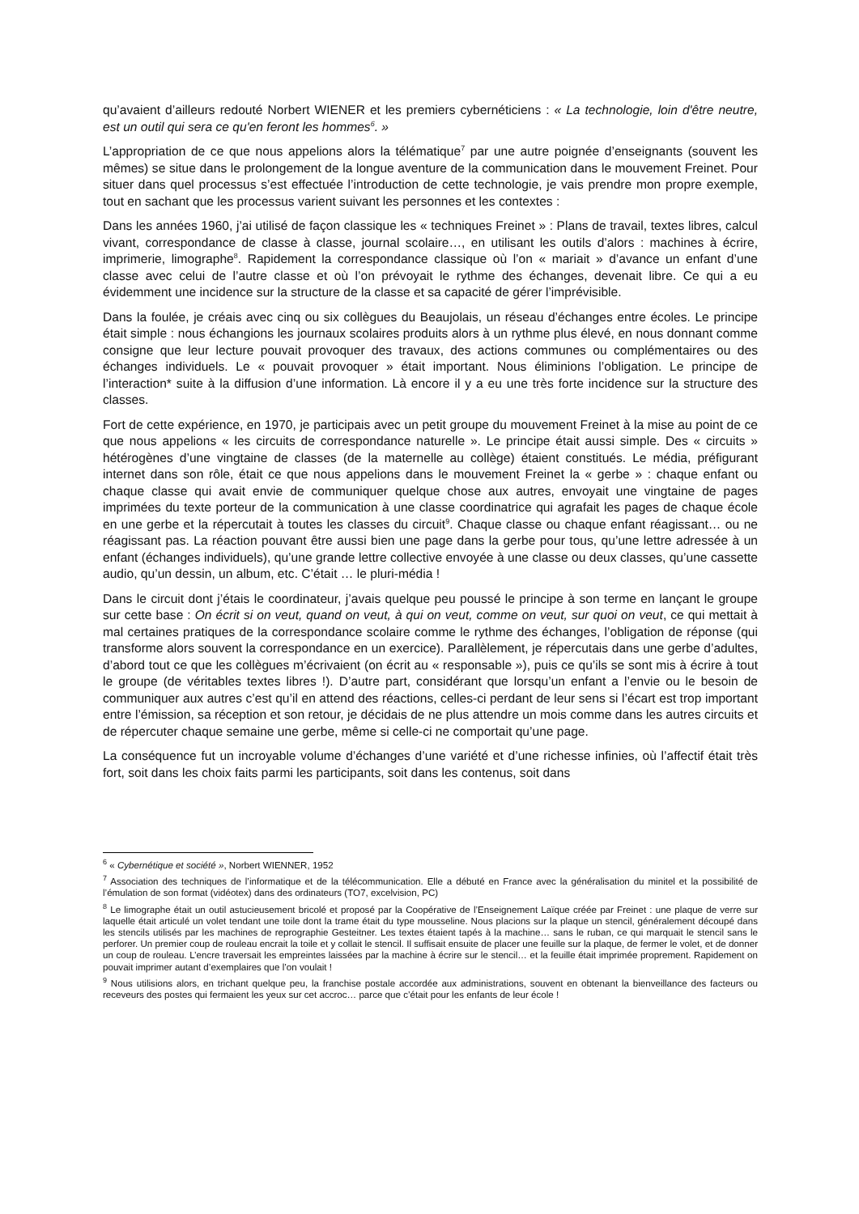qu’avaient d’ailleurs redouté Norbert WIENER et les premiers cybernéticiens : « La technologie, loin d'être neutre, est un outil qui sera ce qu'en feront les hommes<sup>6</sup>. »
L’appropriation de ce que nous appelions alors la télématique<sup>7</sup> par une autre poignée d’enseignants (souvent les mêmes) se situe dans le prolongement de la longue aventure de la communication dans le mouvement Freinet. Pour situer dans quel processus s’est effectuée l’introduction de cette technologie, je vais prendre mon propre exemple, tout en sachant que les processus varient suivant les personnes et les contextes :
Dans les années 1960, j’ai utilisé de façon classique les « techniques Freinet » : Plans de travail, textes libres, calcul vivant, correspondance de classe à classe, journal scolaire…, en utilisant les outils d’alors : machines à écrire, imprimerie, limographe<sup>8</sup>. Rapidement la correspondance classique où l’on « mariait » d’avance un enfant d’une classe avec celui de l’autre classe et où l’on prévoyait le rythme des échanges, devenait libre. Ce qui a eu évidemment une incidence sur la structure de la classe et sa capacité de gérer l’imprévisible.
Dans la foulée, je créais avec cinq ou six collègues du Beaujolais, un réseau d’échanges entre écoles. Le principe était simple : nous échangions les journaux scolaires produits alors à un rythme plus élevé, en nous donnant comme consigne que leur lecture pouvait provoquer des travaux, des actions communes ou complémentaires ou des échanges individuels. Le « pouvait provoquer » était important. Nous éliminions l’obligation. Le principe de l’interaction* suite à la diffusion d’une information. Là encore il y a eu une très forte incidence sur la structure des classes.
Fort de cette expérience, en 1970, je participais avec un petit groupe du mouvement Freinet à la mise au point de ce que nous appelions « les circuits de correspondance naturelle ». Le principe était aussi simple. Des « circuits » hétérogènes d’une vingtaine de classes (de la maternelle au collège) étaient constitués. Le média, préfigurant internet dans son rôle, était ce que nous appelions dans le mouvement Freinet la « gerbe » : chaque enfant ou chaque classe qui avait envie de communiquer quelque chose aux autres, envoyait une vingtaine de pages imprimées du texte porteur de la communication à une classe coordinatrice qui agrafait les pages de chaque école en une gerbe et la répercutait à toutes les classes du circuit<sup>9</sup>. Chaque classe ou chaque enfant réagissant… ou ne réagissant pas. La réaction pouvant être aussi bien une page dans la gerbe pour tous, qu’une lettre adressée à un enfant (échanges individuels), qu’une grande lettre collective envoyée à une classe ou deux classes, qu’une cassette audio, qu’un dessin, un album, etc. C’était … le pluri-média !
Dans le circuit dont j’étais le coordinateur, j’avais quelque peu poussé le principe à son terme en lançant le groupe sur cette base : On écrit si on veut, quand on veut, à qui on veut, comme on veut, sur quoi on veut, ce qui mettait à mal certaines pratiques de la correspondance scolaire comme le rythme des échanges, l’obligation de réponse (qui transforme alors souvent la correspondance en un exercice). Parallèlement, je répercutais dans une gerbe d’adultes, d’abord tout ce que les collègues m’écrivaient (on écrit au « responsable »), puis ce qu’ils se sont mis à écrire à tout le groupe (de véritables textes libres !). D’autre part, considérant que lorsqu’un enfant a l’envie ou le besoin de communiquer aux autres c’est qu’il en attend des réactions, celles-ci perdant de leur sens si l’écart est trop important entre l’émission, sa réception et son retour, je décidais de ne plus attendre un mois comme dans les autres circuits et de répercuter chaque semaine une gerbe, même si celle-ci ne comportait qu’une page.
La conséquence fut un incroyable volume d’échanges d’une variété et d’une richesse infinies, où l’affectif était très fort, soit dans les choix faits parmi les participants, soit dans les contenus, soit dans
<sup>6</sup> « Cybernétique et société », Norbert WIENNER, 1952
<sup>7</sup> Association des techniques de l’informatique et de la télécommunication. Elle a débuté en France avec la généralisation du minitel et la possibilité de l’émulation de son format (vidéotex) dans des ordinateurs (TO7, excelvision, PC)
<sup>8</sup> Le limographe était un outil astucieusement bricolé et proposé par la Coopérative de l’Enseignement Laïque créée par Freinet : une plaque de verre sur laquelle était articulé un volet tendant une toile dont la trame était du type mousseline. Nous placions sur la plaque un stencil, généralement découpé dans les stencils utilisés par les machines de reprographie Gesteitner. Les textes étaient tapés à la machine… sans le ruban, ce qui marquait le stencil sans le perforer. Un premier coup de rouleau encrait la toile et y collait le stencil. Il suffisait ensuite de placer une feuille sur la plaque, de fermer le volet, et de donner un coup de rouleau. L’encre traversait les empreintes laissées par la machine à écrire sur le stencil… et la feuille était imprimée proprement. Rapidement on pouvait imprimer autant d’exemplaires que l’on voulait !
<sup>9</sup> Nous utilisions alors, en trichant quelque peu, la franchise postale accordée aux administrations, souvent en obtenant la bienveillance des facteurs ou receveurs des postes qui fermaient les yeux sur cet accroc… parce que c’était pour les enfants de leur école !